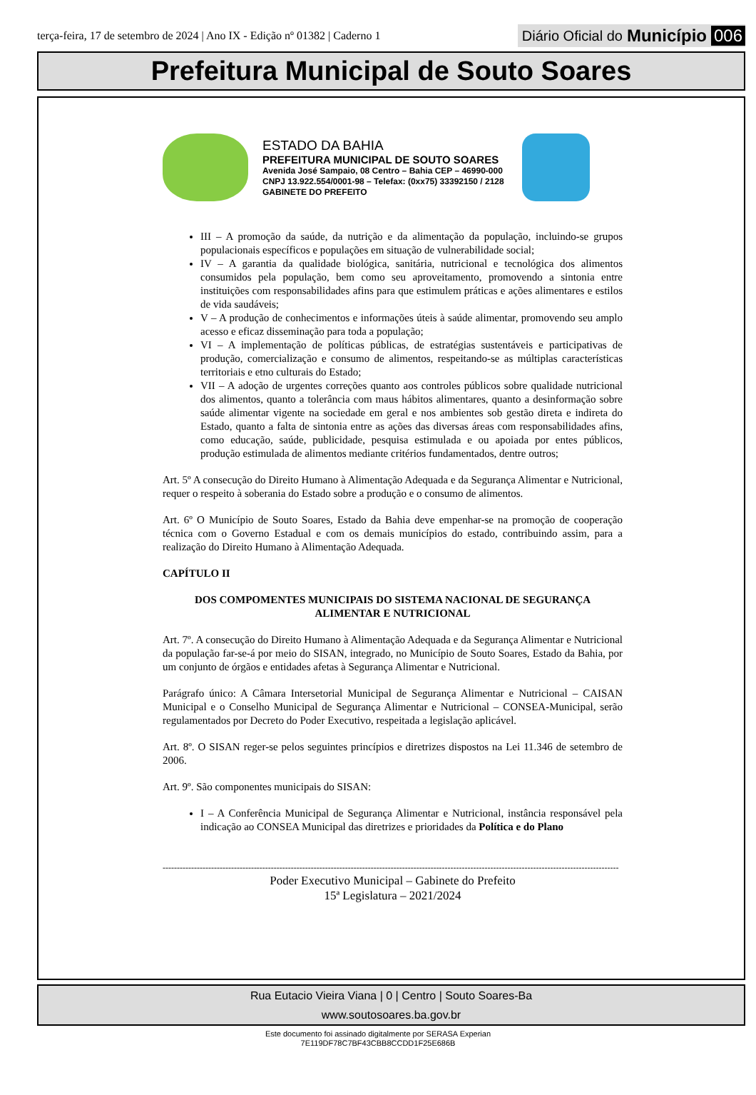terça-feira, 17 de setembro de 2024 | Ano IX - Edição nº 01382 | Caderno 1 Diário Oficial do Município 006
Prefeitura Municipal de Souto Soares
ESTADO DA BAHIA
PREFEITURA MUNICIPAL DE SOUTO SOARES
Avenida José Sampaio, 08 Centro – Bahia CEP – 46990-000
CNPJ 13.922.554/0001-98 – Telefax: (0xx75) 33392150 / 2128
GABINETE DO PREFEITO
III – A promoção da saúde, da nutrição e da alimentação da população, incluindo-se grupos populacionais específicos e populações em situação de vulnerabilidade social;
IV – A garantia da qualidade biológica, sanitária, nutricional e tecnológica dos alimentos consumidos pela população, bem como seu aproveitamento, promovendo a sintonia entre instituições com responsabilidades afins para que estimulem práticas e ações alimentares e estilos de vida saudáveis;
V – A produção de conhecimentos e informações úteis à saúde alimentar, promovendo seu amplo acesso e eficaz disseminação para toda a população;
VI – A implementação de políticas públicas, de estratégias sustentáveis e participativas de produção, comercialização e consumo de alimentos, respeitando-se as múltiplas características territoriais e etno culturais do Estado;
VII – A adoção de urgentes correções quanto aos controles públicos sobre qualidade nutricional dos alimentos, quanto a tolerância com maus hábitos alimentares, quanto a desinformação sobre saúde alimentar vigente na sociedade em geral e nos ambientes sob gestão direta e indireta do Estado, quanto a falta de sintonia entre as ações das diversas áreas com responsabilidades afins, como educação, saúde, publicidade, pesquisa estimulada e ou apoiada por entes públicos, produção estimulada de alimentos mediante critérios fundamentados, dentre outros;
Art. 5º A consecução do Direito Humano à Alimentação Adequada e da Segurança Alimentar e Nutricional, requer o respeito à soberania do Estado sobre a produção e o consumo de alimentos.
Art. 6º O Município de Souto Soares, Estado da Bahia deve empenhar-se na promoção de cooperação técnica com o Governo Estadual e com os demais municípios do estado, contribuindo assim, para a realização do Direito Humano à Alimentação Adequada.
CAPÍTULO II
DOS COMPOMENTES MUNICIPAIS DO SISTEMA NACIONAL DE SEGURANÇA ALIMENTAR E NUTRICIONAL
Art. 7º. A consecução do Direito Humano à Alimentação Adequada e da Segurança Alimentar e Nutricional da população far-se-á por meio do SISAN, integrado, no Município de Souto Soares, Estado da Bahia, por um conjunto de órgãos e entidades afetas à Segurança Alimentar e Nutricional.
Parágrafo único: A Câmara Intersetorial Municipal de Segurança Alimentar e Nutricional – CAISAN Municipal e o Conselho Municipal de Segurança Alimentar e Nutricional – CONSEA-Municipal, serão regulamentados por Decreto do Poder Executivo, respeitada a legislação aplicável.
Art. 8º. O SISAN reger-se pelos seguintes princípios e diretrizes dispostos na Lei 11.346 de setembro de 2006.
Art. 9º. São componentes municipais do SISAN:
I – A Conferência Municipal de Segurança Alimentar e Nutricional, instância responsável pela indicação ao CONSEA Municipal das diretrizes e prioridades da Política e do Plano
----------------------------------------------------------------------------------------------------------------------------------------------------------------
Poder Executivo Municipal – Gabinete do Prefeito
15ª Legislatura – 2021/2024
Rua Eutacio Vieira Viana | 0 | Centro | Souto Soares-Ba
www.soutosoares.ba.gov.br
Este documento foi assinado digitalmente por SERASA Experian
7E119DF78C7BF43CBB8CCDD1F25E686B